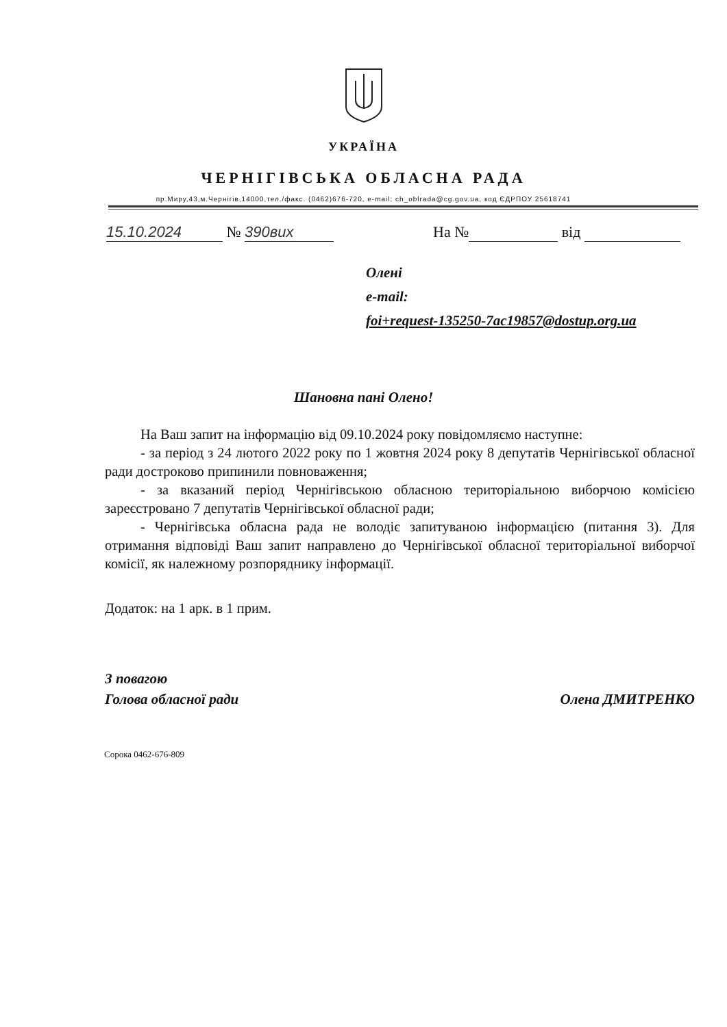УКРАЇНА
ЧЕРНІГІВСЬКА ОБЛАСНА РАДА
пр.Миру,43,м.Чернігів,14000,тел./факс. (0462)676-720, e-mail: ch_oblrada@cg.gov.ua, код ЄДРПОУ 25618741
15.10.2024 № 390вих На № від
Олені
e-mail:
foi+request-135250-7ac19857@dostup.org.ua
Шановна пані Олено!
На Ваш запит на інформацію від 09.10.2024 року повідомляємо наступне:
- за період з 24 лютого 2022 року по 1 жовтня 2024 року 8 депутатів Чернігівської обласної ради достроково припинили повноваження;
- за вказаний період Чернігівською обласною територіальною виборчою комісією зареєстровано 7 депутатів Чернігівської обласної ради;
- Чернігівська обласна рада не володіє запитуваною інформацією (питання 3). Для отримання відповіді Ваш запит направлено до Чернігівської обласної територіальної виборчої комісії, як належному розпоряднику інформації.
Додаток: на 1 арк. в 1 прим.
З повагою
Голова обласної ради
Олена ДМИТРЕНКО
Сорока 0462-676-809